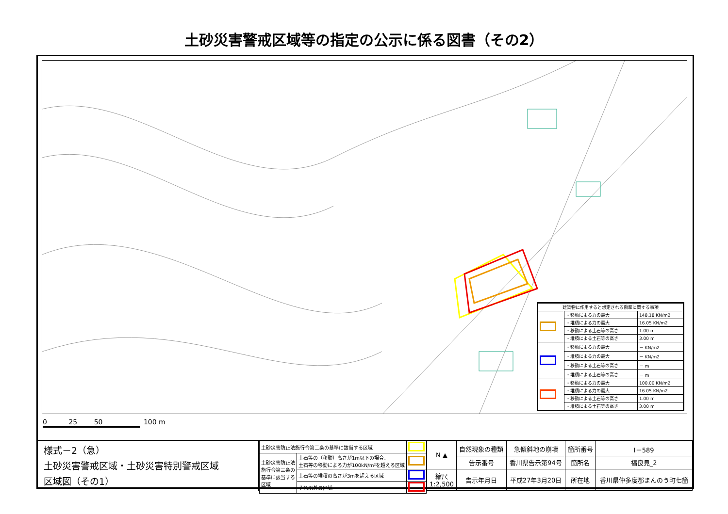土砂災害警戒区域等の指定の公示に係る図書（その2）
| 建築物に作用すると想定される衝撃に関する事項 | | |
| | ・移動による力の最大 | 148.18 KN/m2 |
| | ・堆積による力の最大 | 16.05 KN/m2 |
| | ・移動による土石等の高さ | 1.00 m |
| | ・堆積による土石等の高さ | 3.00 m |
| | ・移動による力の最大 | － KN/m2 |
| | ・堆積による力の最大 | － KN/m2 |
| | ・移動による土石等の高さ | － m |
| | ・堆積による土石等の高さ | － m |
| | ・移動による力の最大 | 100.00 KN/m2 |
| | ・堆積による力の最大 | 16.05 KN/m2 |
| | ・移動による土石等の高さ | 1.00 m |
| | ・堆積による土石等の高さ | 3.00 m |
0 25 50 100 m
様式－2（急）
土砂災害警戒区域・土砂災害特別警戒区域
区域図（その1）
| 土砂災害防止法施行令第二条の基準に該当する区域 | | |
| 土砂災害防止法 施行令第三条の 基準に該当する 区域 | 土石等の（移動）高さが1m以下の場合、 土石等の移動による力が100kN/m²を超える区域 | |
| | 土石等の堆積の高さが3mを超える区域 | |
| | それ以外の区域 | |
| N ▲ | 自然現象の種類 | 急傾斜地の崩壊 | 箇所番号 | Ⅰ－589 |
| | 告示番号 | 香川県告示第94号 | 箇所名 | 福良見_2 |
| 縮尺 1:2,500 | 告示年月日 | 平成27年3月20日 | 所在地 | 香川県仲多度郡まんのう町七箇 |